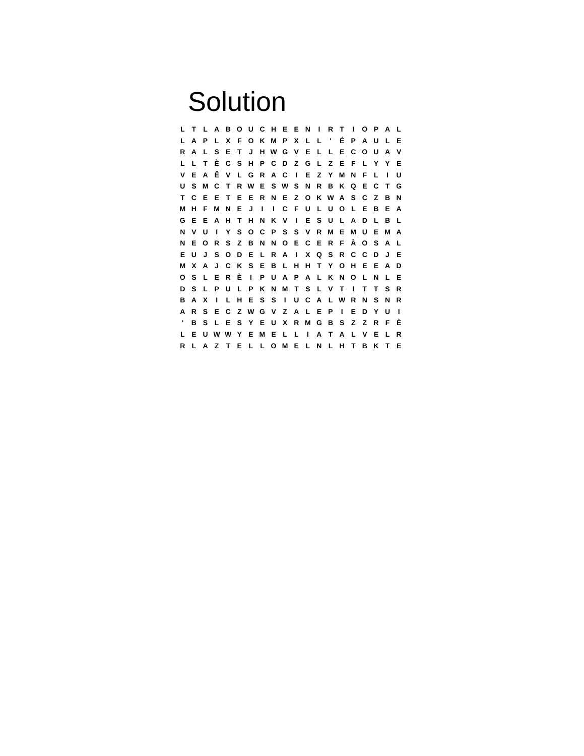Solution
| L | T | L | A | B | O | U | C | H | E | E | N | I | R | T | I | O | P | A | L |
| L | A | P | L | X | F | O | K | M | P | X | L | L | ' | É | P | A | U | L | E |
| R | A | L | S | E | T | J | H | W | G | V | E | L | L | E | C | O | U | A | V |
| L | L | T | È | C | S | H | P | C | D | Z | G | L | Z | E | F | L | Y | Y | E |
| V | E | A | Ê | V | L | G | R | A | C | I | E | Z | Y | M | N | F | L | I | U |
| U | S | M | C | T | R | W | E | S | W | S | N | R | B | K | Q | E | C | T | G |
| T | C | E | E | T | E | E | R | N | E | Z | O | K | W | A | S | C | Z | B | N |
| M | H | F | M | N | E | J | I | I | C | F | U | L | U | O | L | E | B | E | A |
| G | E | E | A | H | T | H | N | K | V | I | E | S | U | L | A | D | L | B | L |
| N | V | U | I | Y | S | O | C | P | S | S | V | R | M | E | M | U | E | M | A |
| N | E | O | R | S | Z | B | N | N | O | E | C | E | R | F | Â | O | S | A | L |
| E | U | J | S | O | D | E | L | R | A | I | X | Q | S | R | C | C | D | J | E |
| M | X | A | J | C | K | S | E | B | L | H | H | T | Y | O | H | E | E | A | D |
| O | S | L | E | R | È | I | P | U | A | P | A | L | K | N | O | L | N | L | E |
| D | S | L | P | U | L | P | K | N | M | T | S | L | V | T | I | T | T | S | R |
| B | A | X | I | L | H | E | S | S | I | U | C | A | L | W | R | N | S | N | R |
| A | R | S | E | C | Z | W | G | V | Z | A | L | E | P | I | E | D | Y | U | I |
| ' | B | S | L | E | S | Y | E | U | X | R | M | G | B | S | Z | Z | R | F | È |
| L | E | U | W | W | Y | E | M | E | L | L | I | A | T | A | L | V | E | L | R |
| R | L | A | Z | T | E | L | L | O | M | E | L | N | L | H | T | B | K | T | E |